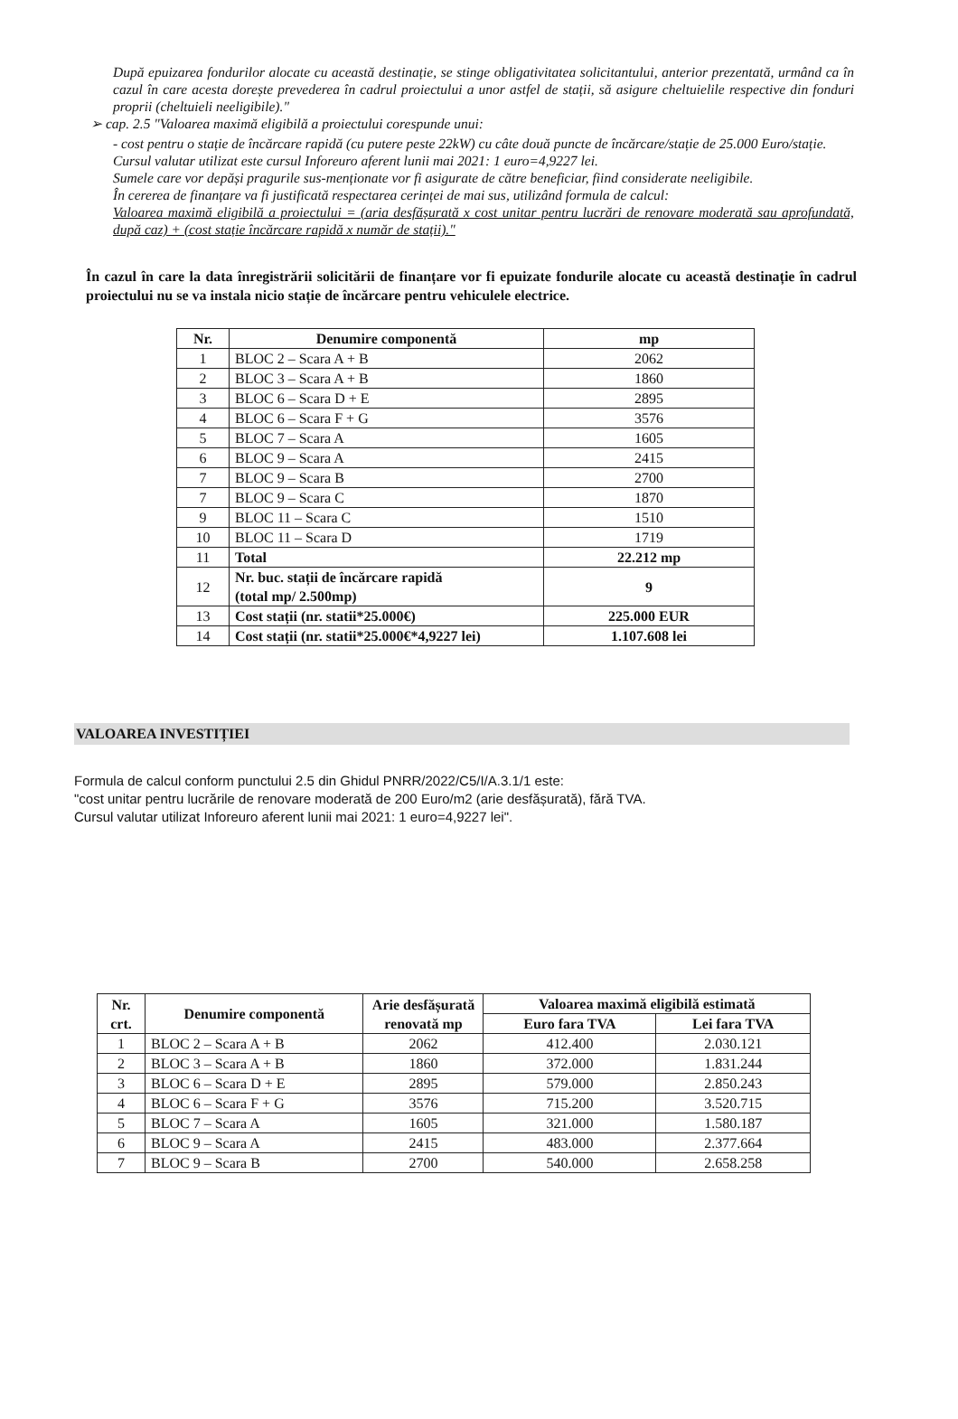După epuizarea fondurilor alocate cu această destinație, se stinge obligativitatea solicitantului, anterior prezentată, urmând ca în cazul în care acesta dorește prevederea în cadrul proiectului a unor astfel de stații, să asigure cheltuielile respective din fonduri proprii (cheltuieli neeligibile)."
➢ cap. 2.5 "Valoarea maximă eligibilă a proiectului corespunde unui:
- cost pentru o stație de încărcare rapidă (cu putere peste 22kW) cu câte două puncte de încărcare/stație de 25.000 Euro/stație.
Cursul valutar utilizat este cursul Inforeuro aferent lunii mai 2021: 1 euro=4,9227 lei.
Sumele care vor depăși pragurile sus-menționate vor fi asigurate de către beneficiar, fiind considerate neeligibile.
În cererea de finanțare va fi justificată respectarea cerinței de mai sus, utilizând formula de calcul:
Valoarea maximă eligibilă a proiectului = (aria desfășurată x cost unitar pentru lucrări de renovare moderată sau aprofundată, după caz) + (cost stație încărcare rapidă x număr de stații)."
În cazul în care la data înregistrării solicitării de finanțare vor fi epuizate fondurile alocate cu această destinație în cadrul proiectului nu se va instala nicio stație de încărcare pentru vehiculele electrice.
| Nr. | Denumire componentă | mp |
| --- | --- | --- |
| 1 | BLOC 2 – Scara A + B | 2062 |
| 2 | BLOC 3 – Scara A + B | 1860 |
| 3 | BLOC 6 – Scara D + E | 2895 |
| 4 | BLOC 6 – Scara F + G | 3576 |
| 5 | BLOC 7 – Scara A | 1605 |
| 6 | BLOC 9 – Scara A | 2415 |
| 7 | BLOC 9 – Scara B | 2700 |
| 7 | BLOC 9 – Scara C | 1870 |
| 9 | BLOC 11 – Scara C | 1510 |
| 10 | BLOC 11 – Scara D | 1719 |
| 11 | Total | 22.212 mp |
| 12 | Nr. buc. stații de încărcare rapidă (total mp/ 2.500mp) | 9 |
| 13 | Cost stații (nr. statii*25.000€) | 225.000 EUR |
| 14 | Cost stații (nr. statii*25.000€*4,9227 lei) | 1.107.608 lei |
VALOAREA INVESTIȚIEI
Formula de calcul conform punctului 2.5 din Ghidul PNRR/2022/C5/I/A.3.1/1 este:
"cost unitar pentru lucrările de renovare moderată de 200 Euro/m2 (arie desfășurată), fără TVA.
Cursul valutar utilizat Inforeuro aferent lunii mai 2021: 1 euro=4,9227 lei".
| Nr. crt. | Denumire componentă | Arie desfășurată renovată mp | Valoarea maximă eligibilă estimată | |
| --- | --- | --- | --- | --- |
| | | | Euro fara TVA | Lei fara TVA |
| 1 | BLOC 2 – Scara A + B | 2062 | 412.400 | 2.030.121 |
| 2 | BLOC 3 – Scara A + B | 1860 | 372.000 | 1.831.244 |
| 3 | BLOC 6 – Scara D + E | 2895 | 579.000 | 2.850.243 |
| 4 | BLOC 6 – Scara F + G | 3576 | 715.200 | 3.520.715 |
| 5 | BLOC 7 – Scara A | 1605 | 321.000 | 1.580.187 |
| 6 | BLOC 9 – Scara A | 2415 | 483.000 | 2.377.664 |
| 7 | BLOC 9 – Scara B | 2700 | 540.000 | 2.658.258 |